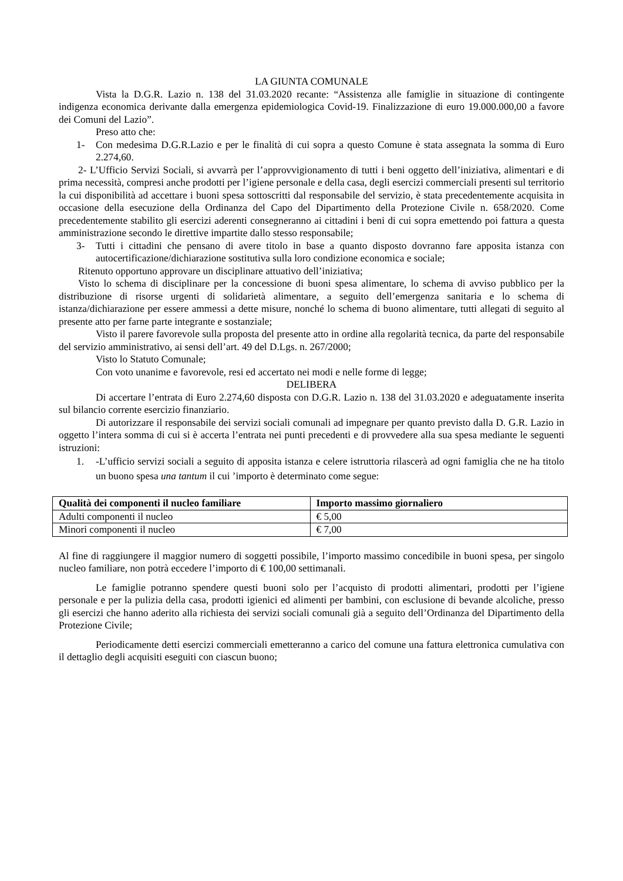LA GIUNTA COMUNALE
Vista la D.G.R. Lazio n. 138 del 31.03.2020 recante: “Assistenza alle famiglie in situazione di contingente indigenza economica derivante dalla emergenza epidemiologica Covid-19. Finalizzazione di euro 19.000.000,00 a favore dei Comuni del Lazio”.
Preso atto che:
1- Con medesima D.G.R.Lazio e per le finalità di cui sopra a questo Comune è stata assegnata la somma di Euro 2.274,60.
2- L’Ufficio Servizi Sociali, si avvarrà per l’approvvigionamento di tutti i beni oggetto dell’iniziativa, alimentari e di prima necessità, compresi anche prodotti per l’igiene personale e della casa, degli esercizi commerciali presenti sul territorio la cui disponibilità ad accettare i buoni spesa sottoscritti dal responsabile del servizio, è stata precedentemente acquisita in occasione della esecuzione della Ordinanza del Capo del Dipartimento della Protezione Civile n. 658/2020. Come precedentemente stabilito gli esercizi aderenti consegneranno ai cittadini i beni di cui sopra emettendo poi fattura a questa amministrazione secondo le direttive impartite dallo stesso responsabile;
3- Tutti i cittadini che pensano di avere titolo in base a quanto disposto dovranno fare apposita istanza con autocertificazione/dichiarazione sostitutiva sulla loro condizione economica e sociale;
Ritenuto opportuno approvare un disciplinare attuativo dell’iniziativa;
Visto lo schema di disciplinare per la concessione di buoni spesa alimentare, lo schema di avviso pubblico per la distribuzione di risorse urgenti di solidarietà alimentare, a seguito dell’emergenza sanitaria e lo schema di istanza/dichiarazione per essere ammessi a dette misure, nonché lo schema di buono alimentare, tutti allegati di seguito al presente atto per farne parte integrante e sostanziale;
Visto il parere favorevole sulla proposta del presente atto in ordine alla regolarità tecnica, da parte del responsabile del servizio amministrativo, ai sensi dell’art. 49 del D.Lgs. n. 267/2000;
Visto lo Statuto Comunale;
Con voto unanime e favorevole, resi ed accertato nei modi e nelle forme di legge;
DELIBERA
Di accertare l’entrata di Euro 2.274,60 disposta con D.G.R. Lazio n. 138 del 31.03.2020 e adeguatamente inserita sul bilancio corrente esercizio finanziario.
Di autorizzare il responsabile dei servizi sociali comunali ad impegnare per quanto previsto dalla D. G.R. Lazio in oggetto l’intera somma di cui si è accerta l’entrata nei punti precedenti e di provvedere alla sua spesa mediante le seguenti istruzioni:
1. -L’ufficio servizi sociali a seguito di apposita istanza e celere istruttoria rilascerà ad ogni famiglia che ne ha titolo un buono spesa una tantum il cui ’importo è determinato come segue:
| Qualità dei componenti il nucleo familiare | Importo massimo giornaliero |
| --- | --- |
| Adulti componenti il nucleo | € 5,00 |
| Minori componenti il nucleo | € 7,00 |
Al fine di raggiungere il maggior numero di soggetti possibile, l’importo massimo concedibile in buoni spesa, per singolo nucleo familiare, non potrà eccedere l’importo di € 100,00 settimanali.
Le famiglie potranno spendere questi buoni solo per l’acquisto di prodotti alimentari, prodotti per l’igiene personale e per la pulizia della casa, prodotti igienici ed alimenti per bambini, con esclusione di bevande alcoliche, presso gli esercizi che hanno aderito alla richiesta dei servizi sociali comunali già a seguito dell’Ordinanza del Dipartimento della Protezione Civile;
Periodicamente detti esercizi commerciali emetteranno a carico del comune una fattura elettronica cumulativa con il dettaglio degli acquisiti eseguiti con ciascun buono;